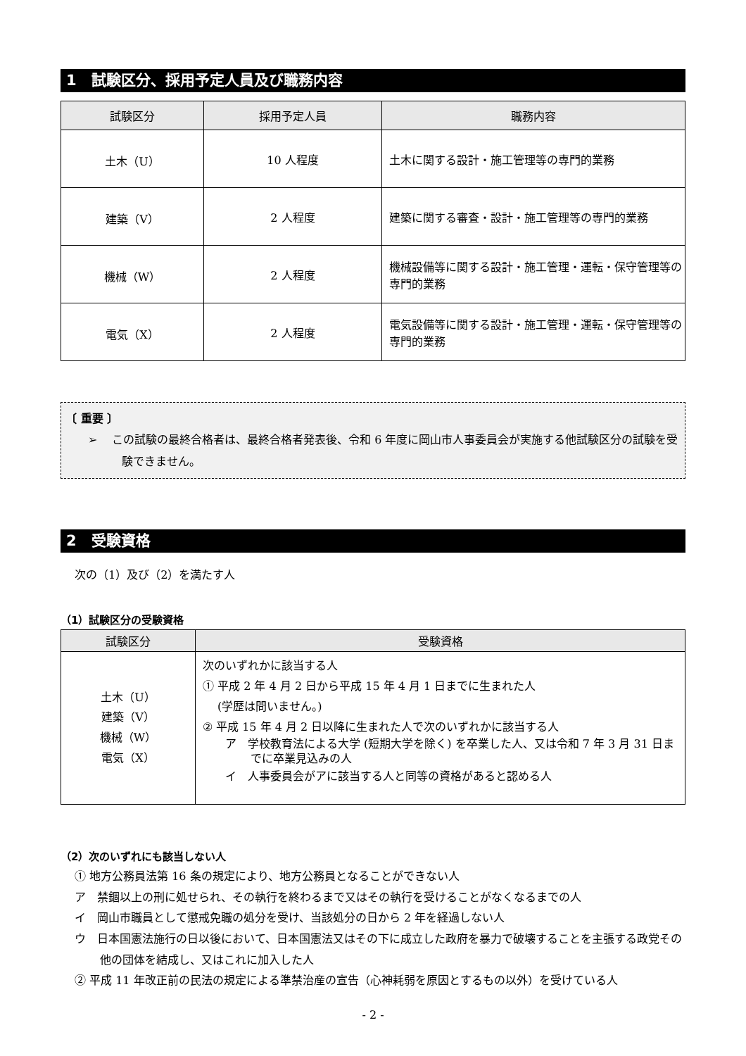1　試験区分、採用予定人員及び職務内容
| 試験区分 | 採用予定人員 | 職務内容 |
| --- | --- | --- |
| 土木（U） | 10 人程度 | 土木に関する設計・施工管理等の専門的業務 |
| 建築（V） | 2 人程度 | 建築に関する審査・設計・施工管理等の専門的業務 |
| 機械（W） | 2 人程度 | 機械設備等に関する設計・施工管理・運転・保守管理等の専門的業務 |
| 電気（X） | 2 人程度 | 電気設備等に関する設計・施工管理・運転・保守管理等の専門的業務 |
〔 重要 〕
➢　 この試験の最終合格者は、最終合格者発表後、令和 6 年度に岡山市人事委員会が実施する他試験区分の試験を受験できません。
2　受験資格
次の（1）及び（2）を満たす人
（1）試験区分の受験資格
| 試験区分 | 受験資格 |
| --- | --- |
| 土木（U） 建築（V） 機械（W） 電気（X） | 次のいずれかに該当する人 ① 平成 2 年 4 月 2 日から平成 15 年 4 月 1 日までに生まれた人 (学歴は問いません。) ② 平成 15 年 4 月 2 日以降に生まれた人で次のいずれかに該当する人 ア 学校教育法による大学 (短期大学を除く) を卒業した人、又は令和 7 年 3 月 31 日までに卒業見込みの人 イ 人事委員会がアに該当する人と同等の資格があると認める人 |
（2）次のいずれにも該当しない人
① 地方公務員法第 16 条の規定により、地方公務員となることができない人
ア　禁錮以上の刑に処せられ、その執行を終わるまで又はその執行を受けることがなくなるまでの人
イ　岡山市職員として懲戒免職の処分を受け、当該処分の日から 2 年を経過しない人
ウ　日本国憲法施行の日以後において、日本国憲法又はその下に成立した政府を暴力で破壊することを主張する政党その他の団体を結成し、又はこれに加入した人
② 平成 11 年改正前の民法の規定による準禁治産の宣告（心神耗弱を原因とするもの以外）を受けている人
- 2 -